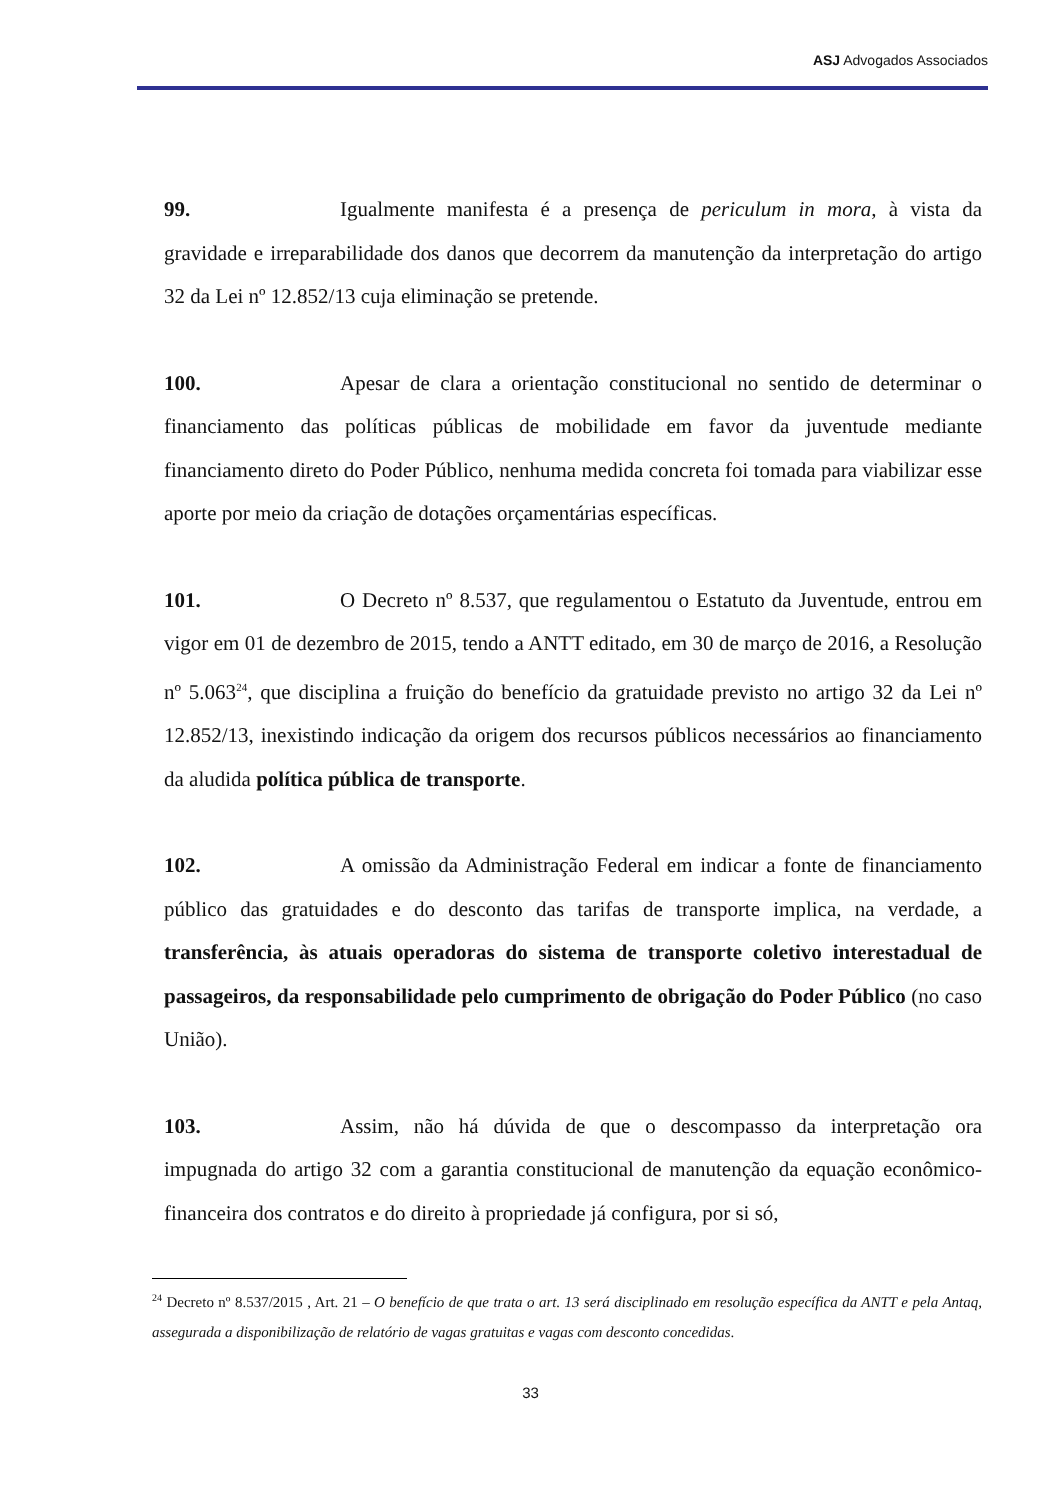ASJ Advogados Associados
99. Igualmente manifesta é a presença de periculum in mora, à vista da gravidade e irreparabilidade dos danos que decorrem da manutenção da interpretação do artigo 32 da Lei nº 12.852/13 cuja eliminação se pretende.
100. Apesar de clara a orientação constitucional no sentido de determinar o financiamento das políticas públicas de mobilidade em favor da juventude mediante financiamento direto do Poder Público, nenhuma medida concreta foi tomada para viabilizar esse aporte por meio da criação de dotações orçamentárias específicas.
101. O Decreto nº 8.537, que regulamentou o Estatuto da Juventude, entrou em vigor em 01 de dezembro de 2015, tendo a ANTT editado, em 30 de março de 2016, a Resolução nº 5.063<sup>24</sup>, que disciplina a fruição do benefício da gratuidade previsto no artigo 32 da Lei nº 12.852/13, inexistindo indicação da origem dos recursos públicos necessários ao financiamento da aludida política pública de transporte.
102. A omissão da Administração Federal em indicar a fonte de financiamento público das gratuidades e do desconto das tarifas de transporte implica, na verdade, a transferência, às atuais operadoras do sistema de transporte coletivo interestadual de passageiros, da responsabilidade pelo cumprimento de obrigação do Poder Público (no caso União).
103. Assim, não há dúvida de que o descompasso da interpretação ora impugnada do artigo 32 com a garantia constitucional de manutenção da equação econômico-financeira dos contratos e do direito à propriedade já configura, por si só,
<sup>24</sup> Decreto nº 8.537/2015 , Art. 21 – O benefício de que trata o art. 13 será disciplinado em resolução específica da ANTT e pela Antaq, assegurada a disponibilização de relatório de vagas gratuitas e vagas com desconto concedidas.
33